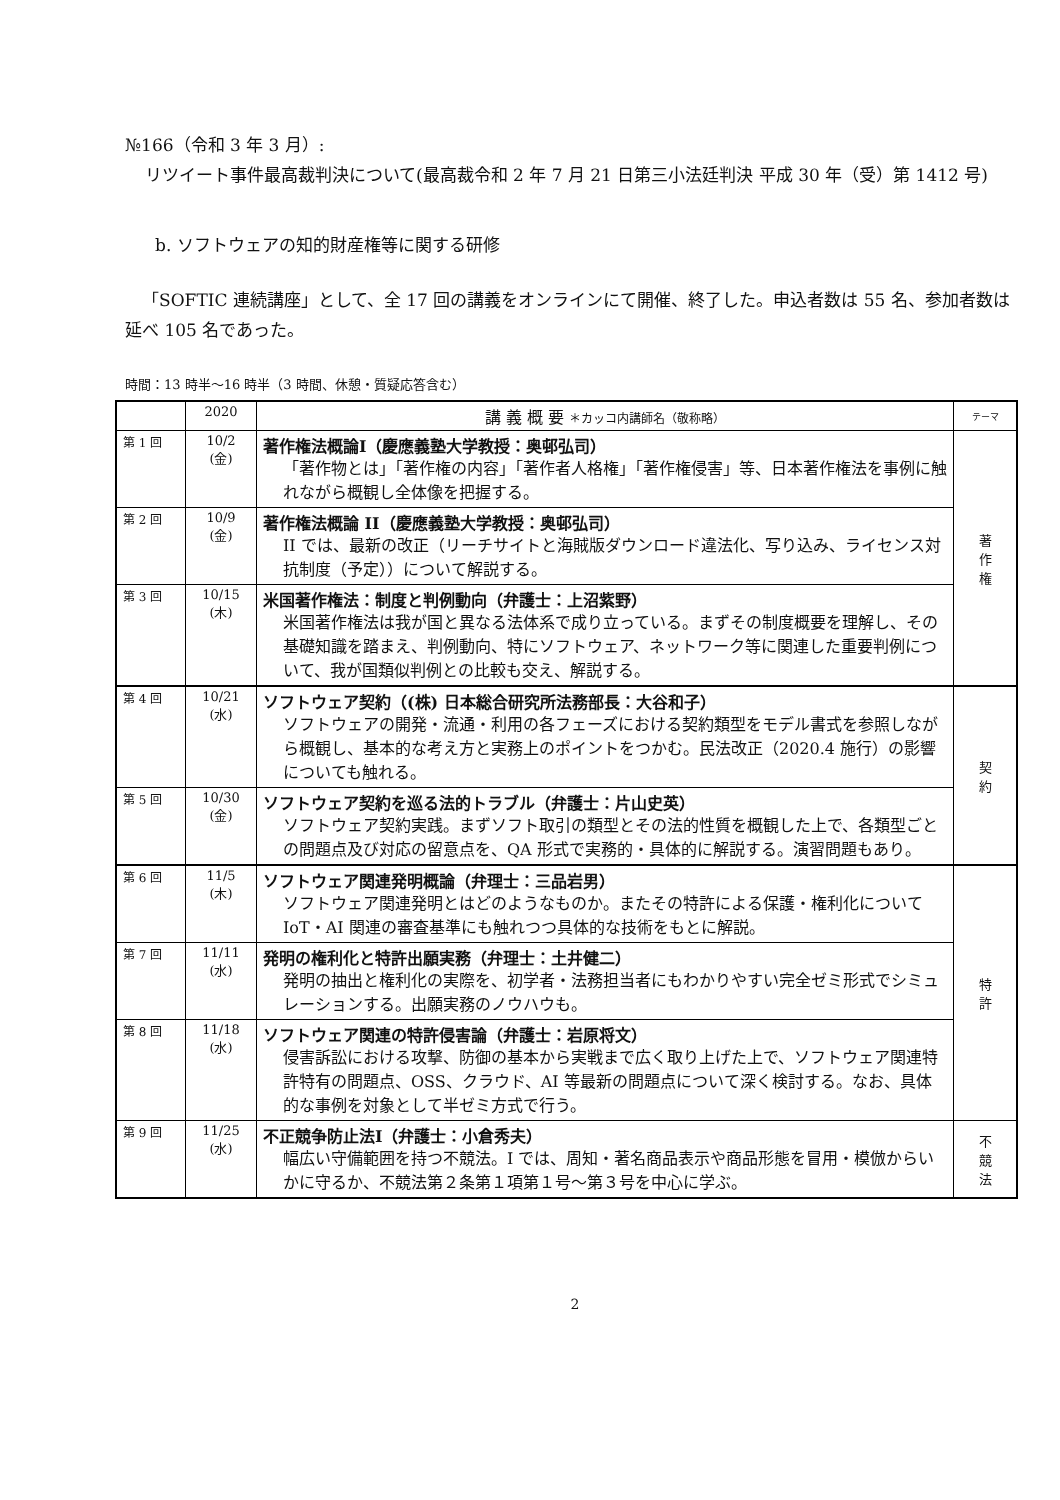№166（令和 3 年 3 月）:
リツイート事件最高裁判決について(最高裁令和 2 年 7 月 21 日第三小法廷判決 平成 30 年（受）第 1412 号)
b. ソフトウェアの知的財産権等に関する研修
「SOFTIC 連続講座」として、全 17 回の講義をオンラインにて開催、終了した。申込者数は 55 名、参加者数は延べ 105 名であった。
時間：13 時半～16 時半（3 時間、休憩・質疑応答含む）
| | 2020 | 講 義 概 要 ＊カッコ内講師名（敬称略） | テーマ |
| --- | --- | --- | --- |
| 第 1 回 | 10/2 (金) | 著作権法概論Ⅰ（慶應義塾大学教授：奥邨弘司） 「著作物とは」「著作権の内容」「著作者人格権」「著作権侵害」等、日本著作権法を事例に触れながら概観し全体像を把握する。 | 著 作 権 |
| 第 2 回 | 10/9 (金) | 著作権法概論 II（慶應義塾大学教授：奥邨弘司） II では、最新の改正（リーチサイトと海賊版ダウンロード違法化、写り込み、ライセンス対抗制度（予定））について解説する。 | |
| 第 3 回 | 10/15 (木) | 米国著作権法：制度と判例動向（弁護士：上沼紫野） 米国著作権法は我が国と異なる法体系で成り立っている。まずその制度概要を理解し、その基礎知識を踏まえ、判例動向、特にソフトウェア、ネットワーク等に関連した重要判例について、我が国類似判例との比較も交え、解説する。 | |
| 第 4 回 | 10/21 (水) | ソフトウェア契約（(株) 日本総合研究所法務部長：大谷和子） ソフトウェアの開発・流通・利用の各フェーズにおける契約類型をモデル書式を参照しながら概観し、基本的な考え方と実務上のポイントをつかむ。民法改正（2020.4 施行）の影響についても触れる。 | 契 約 |
| 第 5 回 | 10/30 (金) | ソフトウェア契約を巡る法的トラブル（弁護士：片山史英） ソフトウェア契約実践。まずソフト取引の類型とその法的性質を概観した上で、各類型ごとの問題点及び対応の留意点を、QA 形式で実務的・具体的に解説する。演習問題もあり。 | |
| 第 6 回 | 11/5 (木) | ソフトウェア関連発明概論（弁理士：三品岩男） ソフトウェア関連発明とはどのようなものか。またその特許による保護・権利化について IoT・AI 関連の審査基準にも触れつつ具体的な技術をもとに解説。 | 特 許 |
| 第 7 回 | 11/11 (水) | 発明の権利化と特許出願実務（弁理士：土井健二） 発明の抽出と権利化の実際を、初学者・法務担当者にもわかりやすい完全ゼミ形式でシミュレーションする。出願実務のノウハウも。 | |
| 第 8 回 | 11/18 (水) | ソフトウェア関連の特許侵害論（弁護士：岩原将文） 侵害訴訟における攻撃、防御の基本から実戦まで広く取り上げた上で、ソフトウェア関連特許特有の問題点、OSS、クラウド、AI 等最新の問題点について深く検討する。なお、具体的な事例を対象として半ゼミ方式で行う。 | |
| 第 9 回 | 11/25 (水) | 不正競争防止法Ⅰ（弁護士：小倉秀夫） 幅広い守備範囲を持つ不競法。I では、周知・著名商品表示や商品形態を冒用・模倣からいかに守るか、不競法第２条第１項第１号～第３号を中心に学ぶ。 | 不 競 法 |
2